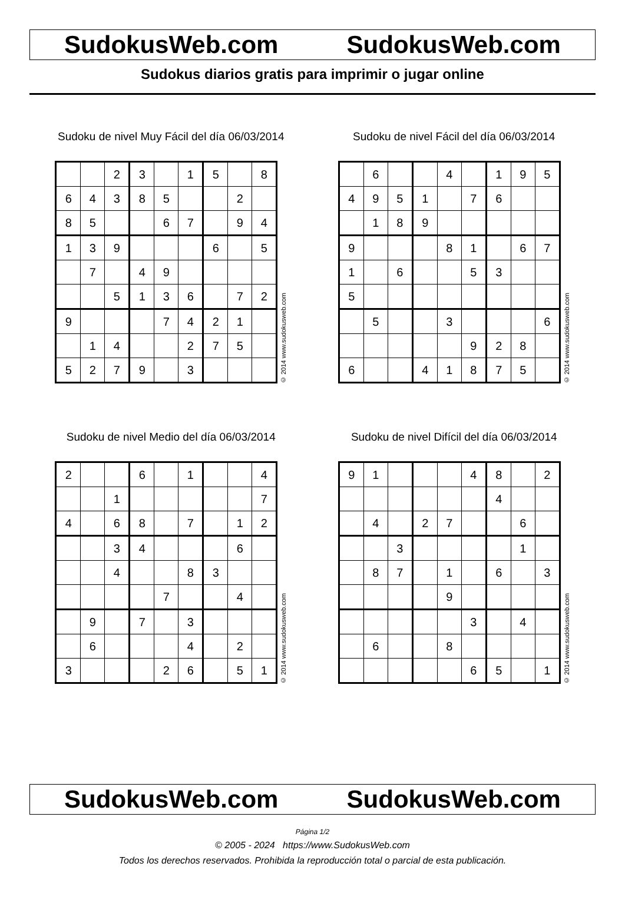SudokusWeb.com SudokusWeb.com
Sudokus diarios gratis para imprimir o jugar online
Sudoku de nivel Muy Fácil del día 06/03/2014
| | | 2 | 3 | | 1 | 5 | | 8 |
| 6 | 4 | 3 | 8 | 5 | | | 2 | |
| 8 | 5 | | | 6 | 7 | | 9 | 4 |
| 1 | 3 | 9 | | | | 6 | | 5 |
| | 7 | | 4 | 9 | | | | |
| | | 5 | 1 | 3 | 6 | | 7 | 2 |
| 9 | | | | 7 | 4 | 2 | 1 | |
| | 1 | 4 | | | 2 | 7 | 5 | |
| 5 | 2 | 7 | 9 | | 3 | | | |
© 2014 www.sudokusweb.com
Sudoku de nivel Fácil del día 06/03/2014
| | 6 | | | 4 | | 1 | 9 | 5 |
| 4 | 9 | 5 | 1 | | 7 | 6 | | |
| | 1 | 8 | 9 | | | | | |
| 9 | | | | 8 | 1 | | 6 | 7 |
| 1 | | 6 | | | 5 | 3 | | |
| 5 | | | | | | | | |
| | 5 | | | 3 | | | | 6 |
| | | | | | 9 | 2 | 8 | |
| 6 | | | 4 | 1 | 8 | 7 | 5 | |
© 2014 www.sudokusweb.com
Sudoku de nivel Medio del día 06/03/2014
| 2 | | | 6 | | 1 | | | 4 |
| | | 1 | | | | | | 7 |
| 4 | | 6 | 8 | | 7 | | 1 | 2 |
| | | 3 | 4 | | | | 6 | |
| | | 4 | | | 8 | 3 | | |
| | | | | 7 | | | 4 | |
| | 9 | | 7 | | 3 | | | |
| | 6 | | | | 4 | | 2 | |
| 3 | | | | 2 | 6 | | 5 | 1 |
© 2014 www.sudokusweb.com
Sudoku de nivel Difícil del día 06/03/2014
| 9 | 1 | | | | 4 | 8 | | 2 |
| | | | | | | 4 | | |
| | 4 | | 2 | 7 | | | 6 | |
| | | 3 | | | | | 1 | |
| | 8 | 7 | | 1 | | 6 | | 3 |
| | | | | 9 | | | | |
| | | | | | 3 | | 4 | |
| | 6 | | | 8 | | | | |
| | | | | | 6 | 5 | | 1 |
© 2014 www.sudokusweb.com
SudokusWeb.com SudokusWeb.com
Página 1/2
© 2005 - 2024 https://www.SudokusWeb.com
Todos los derechos reservados. Prohibida la reproducción total o parcial de esta publicación.